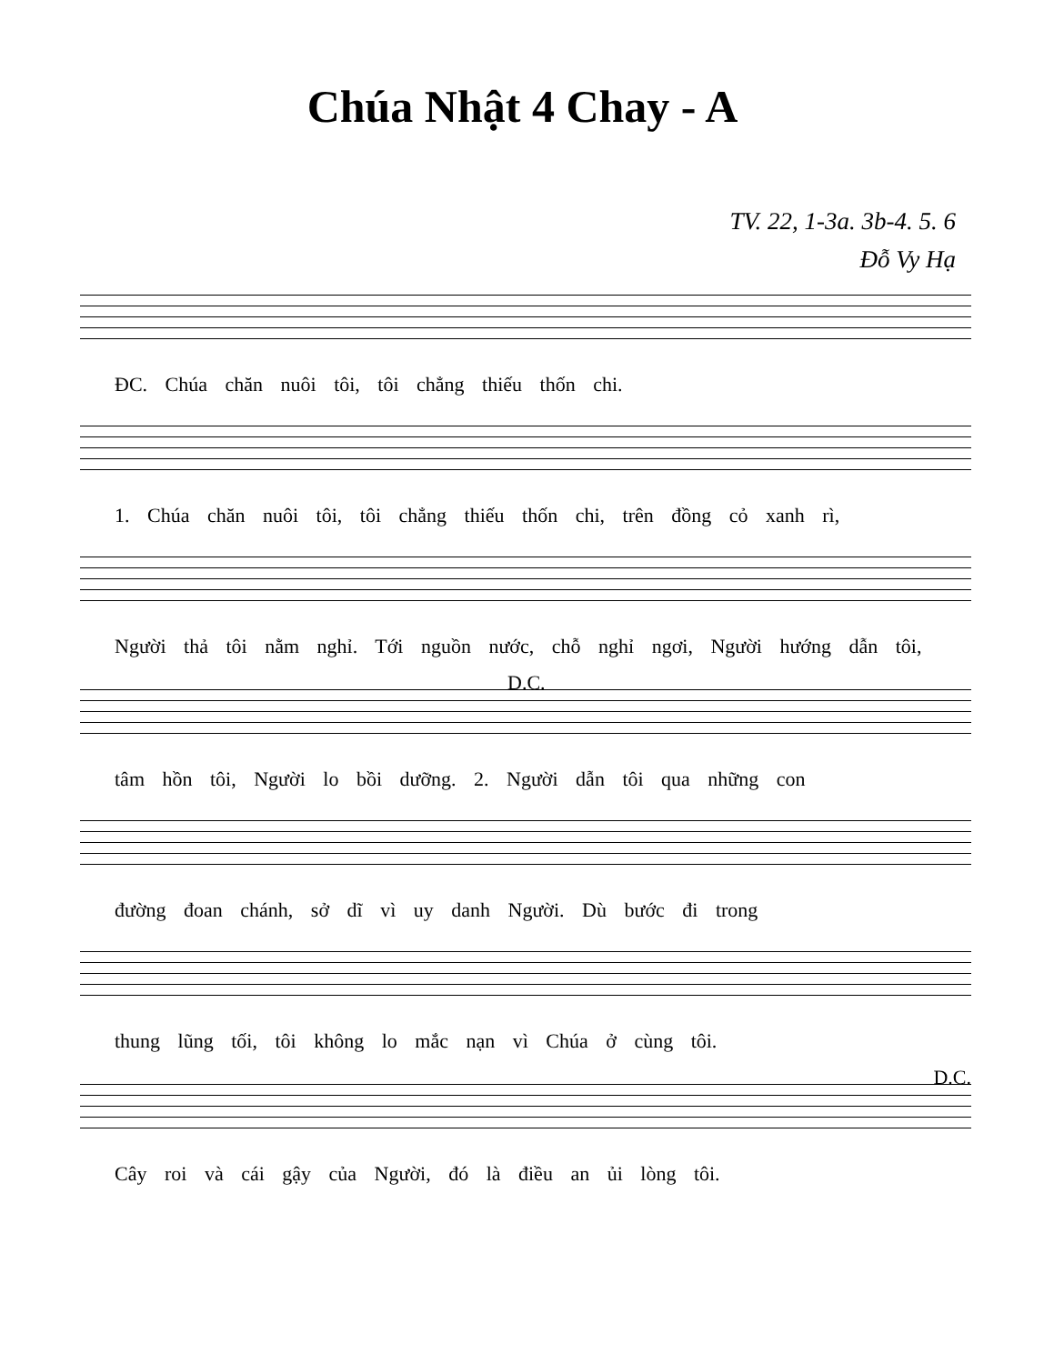Chúa Nhật 4 Chay - A
TV. 22, 1-3a. 3b-4. 5. 6
Đỗ Vy Hạ
ĐC. Chúa chăn nuôi tôi, tôi chẳng thiếu thốn chi.
1. Chúa chăn nuôi tôi, tôi chẳng thiếu thốn chi, trên đồng cỏ xanh rì,
Người thả tôi nằm nghỉ. Tới nguồn nước, chỗ nghỉ ngơi, Người hướng dẫn tôi,
D.C.
tâm hồn tôi, Người lo bồi dưỡng. 2. Người dẫn tôi qua những con
đường đoan chánh, sở dĩ vì uy danh Người. Dù bước đi trong
thung lũng tối, tôi không lo mắc nạn vì Chúa ở cùng tôi.
D.C.
Cây roi và cái gậy của Người, đó là điều an ủi lòng tôi.